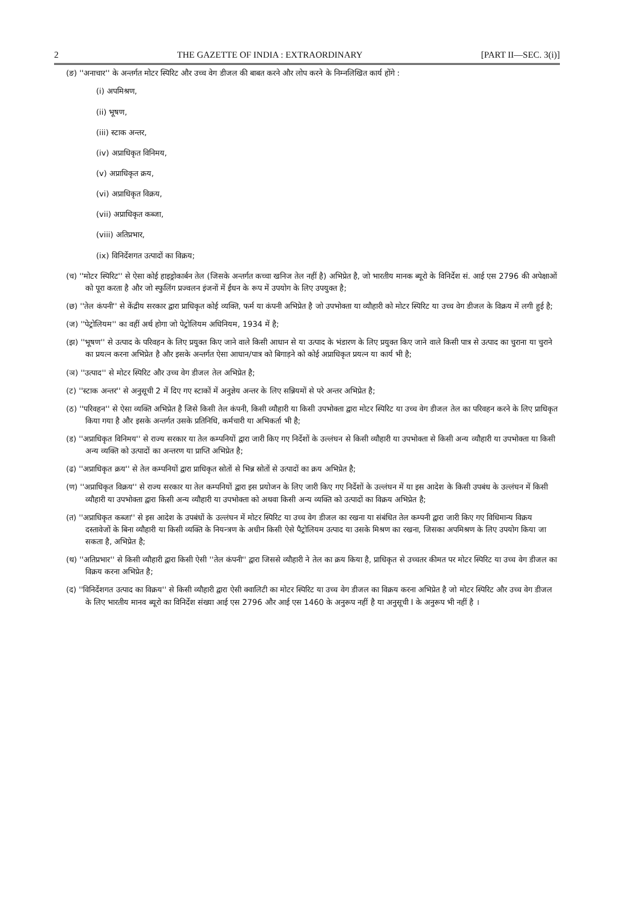2 THE GAZETTE OF INDIA : EXTRAORDINARY [PART II—SEC. 3(i)]
(ङ) ''अनाचार'' के अन्तर्गत मोटर स्पिरिट और उच्च वेग डीजल की बाबत करने और लोप करने के निम्नलिखित कार्य होंगे :
(i) अपमिश्रण,
(ii) भूषण,
(iii) स्टाक अन्तर,
(iv) अप्राधिकृत विनिमय,
(v) अप्राधिकृत क्रय,
(vi) अप्राधिकृत विक्रय,
(vii) अप्राधिकृत कब्जा,
(viii) अतिप्रभार,
(ix) विनिर्देशगत उत्पादों का विक्रय;
(च) ''मोटर स्पिरिट'' से ऐसा कोई हाइड्रोकार्बन तेल (जिसके अन्तर्गत कच्चा खनिज तेल नहीं है) अभिप्रेत है, जो भारतीय मानक ब्यूरो के विनिर्देश सं. आई एस 2796 की अपेक्षाओं को पूरा करता है और जो स्फुलिंग प्रज्वलन इंजनों में ईंधन के रूप में उपयोग के लिए उपयुक्त है;
(छ) ''तेल कंपनी'' से केंद्रीय सरकार द्वारा प्राधिकृत कोई व्यक्ति, फर्म या कंपनी अभिप्रेत है जो उपभोक्ता या व्यौहारी को मोटर स्पिरिट या उच्च वेग डीजल के विक्रय में लगी हुई है;
(ज) ''पेट्रोलियम'' का वहीं अर्थ होगा जो पेट्रोलियम अधिनियम, 1934 में है;
(झ) ''भूषण'' से उत्पाद के परिवहन के लिए प्रयुक्त किए जाने वाले किसी आधान से या उत्पाद के भंडारण के लिए प्रयुक्त किए जाने वाले किसी पात्र से उत्पाद का चुराना या चुराने का प्रयत्न करना अभिप्रेत है और इसके अन्तर्गत ऐसा आधान/पात्र को बिगाड़ने को कोई अप्राधिकृत प्रयत्न या कार्य भी है;
(ञ) ''उत्पाद'' से मोटर स्पिरिट और उच्च वेग डीजल तेल अभिप्रेत है;
(ट) ''स्टाक अन्तर'' से अनुसूची 2 में दिए गए स्टाकों में अनुज्ञेय अन्तर के लिए सन्नियमों से परे अन्तर अभिप्रेत है;
(ठ) ''परिवहन'' से ऐसा व्यक्ति अभिप्रेत है जिसे किसी तेल कंपनी, किसी व्यौहारी या किसी उपभोक्ता द्वारा मोटर स्पिरिट या उच्च वेग डीजल तेल का परिवहन करने के लिए प्राधिकृत किया गया है और इसके अन्तर्गत उसके प्रतिनिधि, कर्मचारी या अभिकर्ता भी है;
(ड) ''अप्राधिकृत विनिमय'' से राज्य सरकार या तेल कम्पनियों द्वारा जारी किए गए निर्देशों के उल्लंघन से किसी व्यौहारी या उपभोक्ता से किसी अन्य व्यौहारी या उपभोक्ता या किसी अन्य व्यक्ति को उत्पादों का अन्तरण या प्राप्ति अभिप्रेत है;
(ढ) ''अप्राधिकृत क्रय'' से तेल कम्पनियों द्वारा प्राधिकृत स्रोतों से भिन्न स्रोतों से उत्पादों का क्रय अभिप्रेत है;
(ण) ''अप्राधिकृत विक्रय'' से राज्य सरकार या तेल कम्पनियों द्वारा इस प्रयोजन के लिए जारी किए गए निर्देशों के उल्लंघन में या इस आदेश के किसी उपबंध के उल्लंघन में किसी व्यौहारी या उपभोक्ता द्वारा किसी अन्य व्यौहारी या उपभोक्ता को अथवा किसी अन्य व्यक्ति को उत्पादों का विक्रय अभिप्रेत है;
(त) ''अप्राधिकृत कब्जा'' से इस आदेश के उपबंधों के उल्लंघन में मोटर स्पिरिट या उच्च वेग डीजल का रखना या संबंधित तेल कम्पनी द्वारा जारी किए गए विधिमान्य विक्रय दस्तावेजों के बिना व्यौहारी या किसी व्यक्ति के नियन्त्रण के अधीन किसी ऐसे पैट्रोलियम उत्पाद या उसके मिश्रण का रखना, जिसका अपमिश्रण के लिए उपयोग किया जा सकता है, अभिप्रेत है;
(थ) ''अतिप्रभार'' से किसी व्यौहारी द्वारा किसी ऐसी ''तेल कंपनी'' द्वारा जिससे व्यौहारी ने तेल का क्रय किया है, प्राधिकृत से उच्चतर कीमत पर मोटर स्पिरिट या उच्च वेग डीजल का विक्रय करना अभिप्रेत है;
(द) ''विनिर्देशगत उत्पाद का विक्रय'' से किसी व्यौहारी द्वारा ऐसी क्वालिटी का मोटर स्पिरिट या उच्च वेग डीजल का विक्रय करना अभिप्रेत है जो मोटर स्पिरिट और उच्च वेग डीजल के लिए भारतीय मानव ब्यूरो का विनिर्देश संख्या आई एस 2796 और आई एस 1460 के अनुरूप नहीं है या अनुसूची I के अनुरूप भी नहीं है ।